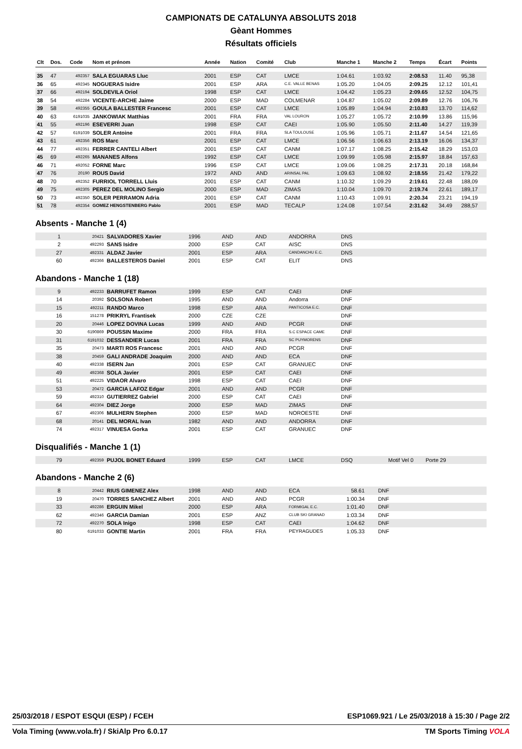CAMPIONATS DE CATALUNYA ABSOLUTS 2018
Gèant Hommes
Résultats officiels
| Clt | Dos. | Code | Nom et prénom | Année | Nation | Comité | Club | Manche 1 | Manche 2 | Temps | Écart | Points |
| --- | --- | --- | --- | --- | --- | --- | --- | --- | --- | --- | --- | --- |
| 35 | 47 | 492357 | SALA EGUARAS Lluc | 2001 | ESP | CAT | LMCE | 1:04.61 | 1:03.92 | 2:08.53 | 11.40 | 95,38 |
| 36 | 65 | 492345 | NOGUERAS Isidre | 2001 | ESP | ARA | C.E. VALLE BENAS | 1:05.20 | 1:04.05 | 2:09.25 | 12.12 | 101,41 |
| 37 | 66 | 492194 | SOLDEVILA Oriol | 1998 | ESP | CAT | LMCE | 1:04.42 | 1:05.23 | 2:09.65 | 12.52 | 104,75 |
| 38 | 54 | 492284 | VICENTE-ARCHE Jaime | 2000 | ESP | MAD | COLMENAR | 1:04.87 | 1:05.02 | 2:09.89 | 12.76 | 106,76 |
| 39 | 58 | 492355 | GOULA BALLESTER Francesc | 2001 | ESP | CAT | LMCE | 1:05.89 | 1:04.94 | 2:10.83 | 13.70 | 114,62 |
| 40 | 63 | 6191035 | JANKOWIAK Matthias | 2001 | FRA | FRA | VAL LOURON | 1:05.27 | 1:05.72 | 2:10.99 | 13.86 | 115,96 |
| 41 | 55 | 492196 | ESEVERRI Juan | 1998 | ESP | CAT | CAEI | 1:05.90 | 1:05.50 | 2:11.40 | 14.27 | 119,39 |
| 42 | 57 | 6191039 | SOLER Antoine | 2001 | FRA | FRA | SLA TOULOUSE | 1:05.96 | 1:05.71 | 2:11.67 | 14.54 | 121,65 |
| 43 | 61 | 492356 | ROS Marc | 2001 | ESP | CAT | LMCE | 1:06.56 | 1:06.63 | 2:13.19 | 16.06 | 134,37 |
| 44 | 77 | 492351 | FERRER CANTELI Albert | 2001 | ESP | CAT | CANM | 1:07.17 | 1:08.25 | 2:15.42 | 18.29 | 153,03 |
| 45 | 69 | 492265 | MANANES Alfons | 1992 | ESP | CAT | LMCE | 1:09.99 | 1:05.98 | 2:15.97 | 18.84 | 157,63 |
| 46 | 71 | 492052 | FORNE Marc | 1996 | ESP | CAT | LMCE | 1:09.06 | 1:08.25 | 2:17.31 | 20.18 | 168,84 |
| 47 | 76 | 20190 | ROUS David | 1972 | AND | AND | ARINSAL PAL | 1:09.63 | 1:08.92 | 2:18.55 | 21.42 | 179,22 |
| 48 | 70 | 492352 | FURRIOL TORRELL Lluis | 2001 | ESP | CAT | CANM | 1:10.32 | 1:09.29 | 2:19.61 | 22.48 | 188,09 |
| 49 | 75 | 492305 | PEREZ DEL MOLINO Sergio | 2000 | ESP | MAD | ZIMAS | 1:10.04 | 1:09.70 | 2:19.74 | 22.61 | 189,17 |
| 50 | 73 | 492350 | SOLER PERRAMON Adria | 2001 | ESP | CAT | CANM | 1:10.43 | 1:09.91 | 2:20.34 | 23.21 | 194,19 |
| 51 | 78 | 492354 | GOMEZ HENGSTENBERG Pablo | 2001 | ESP | MAD | TECALP | 1:24.08 | 1:07.54 | 2:31.62 | 34.49 | 288,57 |
Absents - Manche 1 (4)
| 1 | 20421 | SALVADORES Xavier | 1996 | AND | AND | ANDORRA | DNS |
| 2 | 492293 | SANS Isidre | 2000 | ESP | CAT | AISC | DNS |
| 27 | 492331 | ALDAZ Javier | 2001 | ESP | ARA | CANDANCHU E.C. | DNS |
| 60 | 492366 | BALLESTEROS Daniel | 2001 | ESP | CAT | ELIT | DNS |
Abandons - Manche 1 (18)
| 9 | 492233 | BARRUFET Ramon | 1999 | ESP | CAT | CAEI | DNF |
| 14 | 20392 | SOLSONA Robert | 1995 | AND | AND | Andorra | DNF |
| 15 | 492211 | RANDO Marco | 1998 | ESP | ARA | PANTICOSA E.C. | DNF |
| 16 | 151278 | PRIKRYL Frantisek | 2000 | CZE | CZE | | DNF |
| 20 | 20446 | LOPEZ DOVINA Lucas | 1999 | AND | AND | PCGR | DNF |
| 30 | 6190869 | POUSSIN Maxime | 2000 | FRA | FRA | S.C ESPACE CAME | DNF |
| 31 | 6191032 | DESSANDIER Lucas | 2001 | FRA | FRA | SC PUYMORENS | DNF |
| 35 | 20473 | MARTI ROS Francesc | 2001 | AND | AND | PCGR | DNF |
| 38 | 20459 | GALI ANDRADE Joaquim | 2000 | AND | AND | ECA | DNF |
| 40 | 492338 | ISERN Jan | 2001 | ESP | CAT | GRANUEC | DNF |
| 49 | 492368 | SOLA Javier | 2001 | ESP | CAT | CAEI | DNF |
| 51 | 492225 | VIDAOR Alvaro | 1998 | ESP | CAT | CAEI | DNF |
| 53 | 20472 | GARCIA LAFOZ Edgar | 2001 | AND | AND | PCGR | DNF |
| 59 | 492310 | GUTIERREZ Gabriel | 2000 | ESP | CAT | CAEI | DNF |
| 64 | 492304 | DIEZ Jorge | 2000 | ESP | MAD | ZIMAS | DNF |
| 67 | 492306 | MULHERN Stephen | 2000 | ESP | MAD | NOROESTE | DNF |
| 68 | 20141 | DEL MORAL Ivan | 1982 | AND | AND | ANDORRA | DNF |
| 74 | 492317 | VINUESA Gorka | 2001 | ESP | CAT | GRANUEC | DNF |
Disqualifiés - Manche 1 (1)
| 79 | 492359 | PUJOL BONET Eduard | 1999 | ESP | CAT | LMCE | DSQ | Motif Vel 0 | Porte 29 |
Abandons - Manche 2 (6)
| 8 | 20442 | RIUS GIMENEZ Alex | 1998 | AND | AND | ECA | 58.61 | DNF |
| 19 | 20470 | TORRES SANCHEZ Albert | 2001 | AND | AND | PCGR | 1:00.34 | DNF |
| 33 | 492286 | ERGUIN Mikel | 2000 | ESP | ARA | FORMIGAL E.C. | 1:01.40 | DNF |
| 62 | 492346 | GARCIA Damian | 2001 | ESP | ANZ | CLUB SKI GRANAD | 1:03.34 | DNF |
| 72 | 492270 | SOLA Inigo | 1998 | ESP | CAT | CAEI | 1:04.62 | DNF |
| 80 | 6191033 | GONTIE Martin | 2001 | FRA | FRA | PEYRAGUDES | 1:05.33 | DNF |
25/03/2018 / ESPOT ESQUI (ESP) / FCEH ESP1069.921 / Le 25/03/2018 à 15:30 / Page 2/2
Vola Timing (www.vola.fr) / SkiAlp Pro 6.0.17 TM Sports Timing VOLA